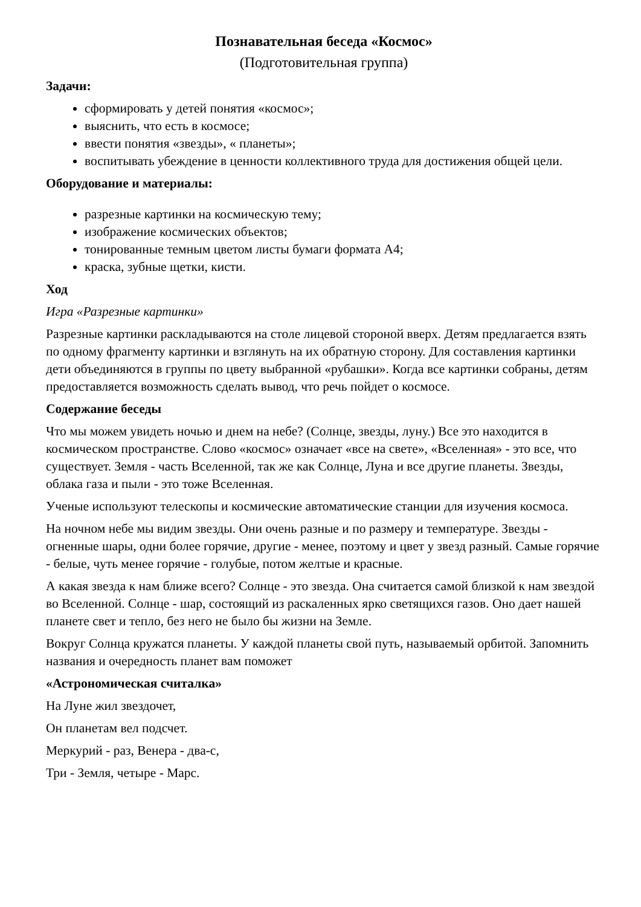Познавательная беседа «Космос»
(Подготовительная группа)
Задачи:
сформировать у детей понятия «космос»;
выяснить, что есть в космосе;
ввести понятия «звезды», « планеты»;
воспитывать убеждение в ценности коллективного труда для достижения общей цели.
Оборудование и материалы:
разрезные картинки на космическую тему;
изображение космических объектов;
тонированные темным цветом листы бумаги формата А4;
краска, зубные щетки, кисти.
Ход
Игра «Разрезные картинки»
Разрезные картинки раскладываются на столе лицевой стороной вверх. Детям предлагается взять по одному фрагменту картинки и взглянуть на их обратную сторону. Для составления картинки дети объединяются в группы по цвету выбранной «рубашки». Когда все картинки собраны, детям предоставляется возможность сделать вывод, что речь пойдет о космосе.
Содержание беседы
Что мы можем увидеть ночью и днем на небе? (Солнце, звезды, луну.) Все это находится в космическом пространстве. Слово «космос» означает «все на свете», «Вселенная» - это все, что существует. Земля - часть Вселенной, так же как Солнце, Луна и все другие планеты. Звезды, облака газа и пыли - это тоже Вселенная.
Ученые используют телескопы и космические автоматические станции для изучения космоса.
На ночном небе мы видим звезды. Они очень разные и по размеру и температуре. Звезды - огненные шары, одни более горячие, другие - менее, поэтому и цвет у звезд разный. Самые горячие - белые, чуть менее горячие - голубые, потом желтые и красные.
А какая звезда к нам ближе всего? Солнце - это звезда. Она считается самой близкой к нам звездой во Вселенной. Солнце - шар, состоящий из раскаленных ярко светящихся газов. Оно дает нашей планете свет и тепло, без него не было бы жизни на Земле.
Вокруг Солнца кружатся планеты. У каждой планеты свой путь, называемый орбитой. Запомнить названия и очередность планет вам поможет
«Астрономическая считалка»
На Луне жил звездочет,
Он планетам вел подсчет.
Меркурий - раз, Венера - два-с,
Три - Земля, четыре - Марс.